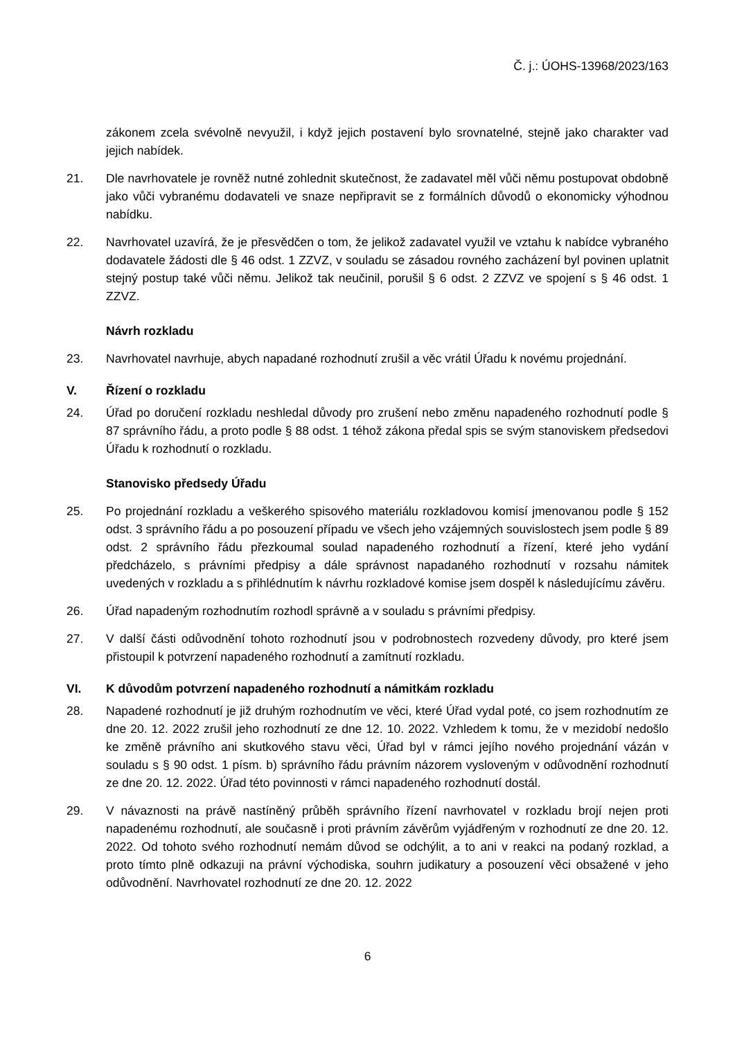Č. j.: ÚOHS-13968/2023/163
zákonem zcela svévolně nevyužil, i když jejich postavení bylo srovnatelné, stejně jako charakter vad jejich nabídek.
21. Dle navrhovatele je rovněž nutné zohlednit skutečnost, že zadavatel měl vůči němu postupovat obdobně jako vůči vybranému dodavateli ve snaze nepřipravit se z formálních důvodů o ekonomicky výhodnou nabídku.
22. Navrhovatel uzavírá, že je přesvědčen o tom, že jelikož zadavatel využil ve vztahu k nabídce vybraného dodavatele žádosti dle § 46 odst. 1 ZZVZ, v souladu se zásadou rovného zacházení byl povinen uplatnit stejný postup také vůči němu. Jelikož tak neučinil, porušil § 6 odst. 2 ZZVZ ve spojení s § 46 odst. 1 ZZVZ.
Návrh rozkladu
23. Navrhovatel navrhuje, abych napadané rozhodnutí zrušil a věc vrátil Úřadu k novému projednání.
V. Řízení o rozkladu
24. Úřad po doručení rozkladu neshledal důvody pro zrušení nebo změnu napadeného rozhodnutí podle § 87 správního řádu, a proto podle § 88 odst. 1 téhož zákona předal spis se svým stanoviskem předsedovi Úřadu k rozhodnutí o rozkladu.
Stanovisko předsedy Úřadu
25. Po projednání rozkladu a veškerého spisového materiálu rozkladovou komisí jmenovanou podle § 152 odst. 3 správního řádu a po posouzení případu ve všech jeho vzájemných souvislostech jsem podle § 89 odst. 2 správního řádu přezkoumal soulad napadeného rozhodnutí a řízení, které jeho vydání předcházelo, s právními předpisy a dále správnost napadaného rozhodnutí v rozsahu námitek uvedených v rozkladu a s přihlédnutím k návrhu rozkladové komise jsem dospěl k následujícímu závěru.
26. Úřad napadeným rozhodnutím rozhodl správně a v souladu s právními předpisy.
27. V další části odůvodnění tohoto rozhodnutí jsou v podrobnostech rozvedeny důvody, pro které jsem přistoupil k potvrzení napadeného rozhodnutí a zamítnutí rozkladu.
VI. K důvodům potvrzení napadeného rozhodnutí a námitkám rozkladu
28. Napadené rozhodnutí je již druhým rozhodnutím ve věci, které Úřad vydal poté, co jsem rozhodnutím ze dne 20. 12. 2022 zrušil jeho rozhodnutí ze dne 12. 10. 2022. Vzhledem k tomu, že v mezidobí nedošlo ke změně právního ani skutkového stavu věci, Úřad byl v rámci jejího nového projednání vázán v souladu s § 90 odst. 1 písm. b) správního řádu právním názorem vysloveným v odůvodnění rozhodnutí ze dne 20. 12. 2022. Úřad této povinnosti v rámci napadeného rozhodnutí dostál.
29. V návaznosti na právě nastíněný průběh správního řízení navrhovatel v rozkladu brojí nejen proti napadenému rozhodnutí, ale současně i proti právním závěrům vyjádřeným v rozhodnutí ze dne 20. 12. 2022. Od tohoto svého rozhodnutí nemám důvod se odchýlit, a to ani v reakci na podaný rozklad, a proto tímto plně odkazuji na právní východiska, souhrn judikatury a posouzení věci obsažené v jeho odůvodnění. Navrhovatel rozhodnutí ze dne 20. 12. 2022
6